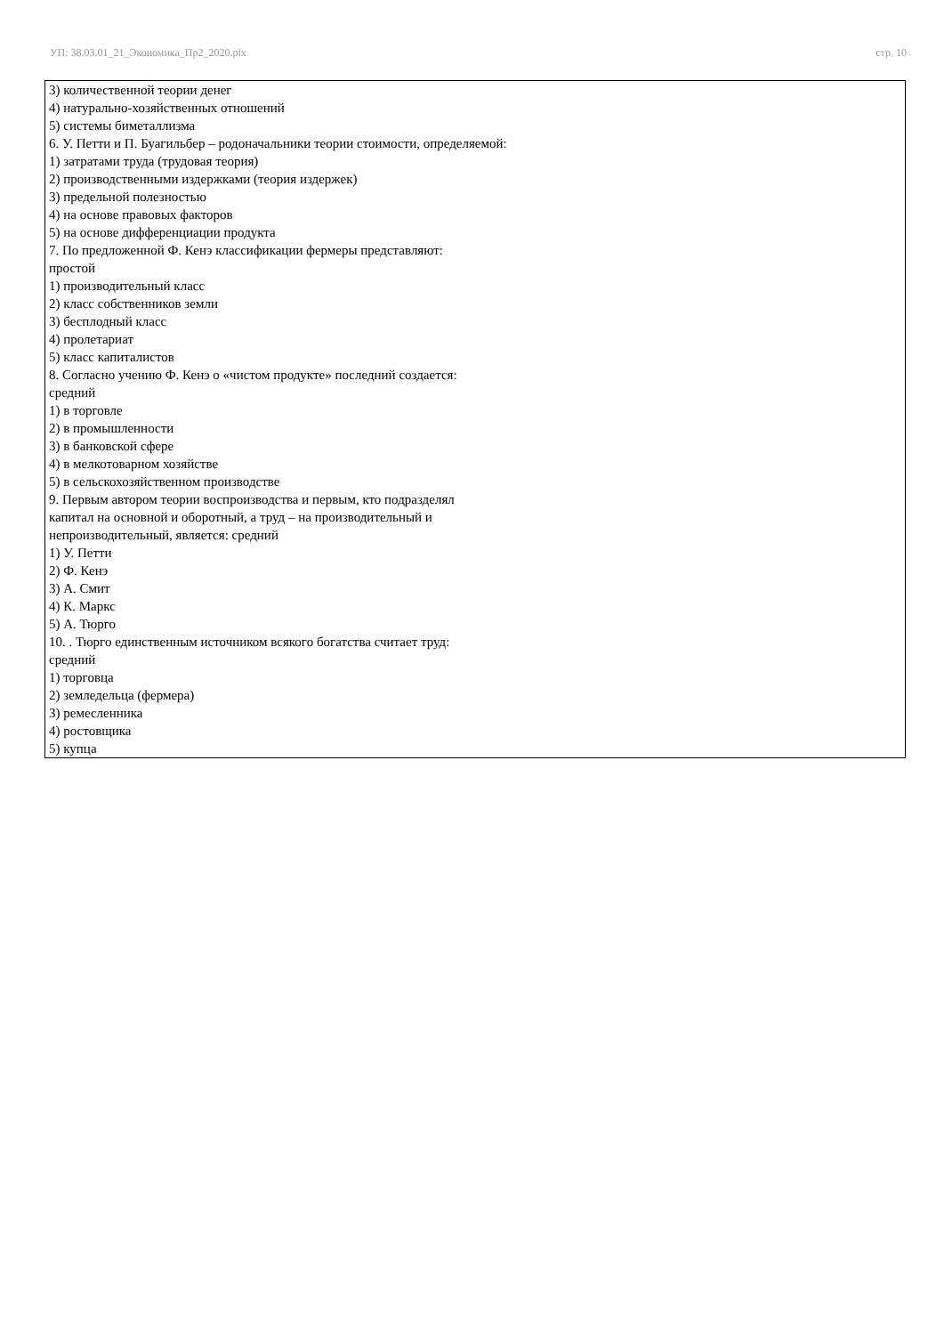УП: 38.03.01_21_Экономика_Пр2_2020.plx стр. 10
| 3) количественной теории денег 4) натурально-хозяйственных отношений 5) системы биметаллизма 6. У. Петти и П. Буагильбер – родоначальники теории стоимости, определяемой: 1) затратами труда (трудовая теория) 2) производственными издержками (теория издержек) 3) предельной полезностью 4) на основе правовых факторов 5) на основе дифференциации продукта 7. По предложенной Ф. Кенэ классификации фермеры представляют: простой 1) производительный класс 2) класс собственников земли 3) бесплодный класс 4) пролетариат 5) класс капиталистов 8. Согласно учению Ф. Кенэ о «чистом продукте» последний создается: средний 1) в торговле 2) в промышленности 3) в банковской сфере 4) в мелкотоварном хозяйстве 5) в сельскохозяйственном производстве 9. Первым автором теории воспроизводства и первым, кто подразделял капитал на основной и оборотный, а труд – на производительный и непроизводительный, является: средний 1) У. Петти 2) Ф. Кенэ 3) А. Смит 4) К. Маркс 5) А. Тюрго 10. . Тюрго единственным источником всякого богатства считает труд: средний 1) торговца 2) земледельца (фермера) 3) ремесленника 4) ростовщика 5) купца |